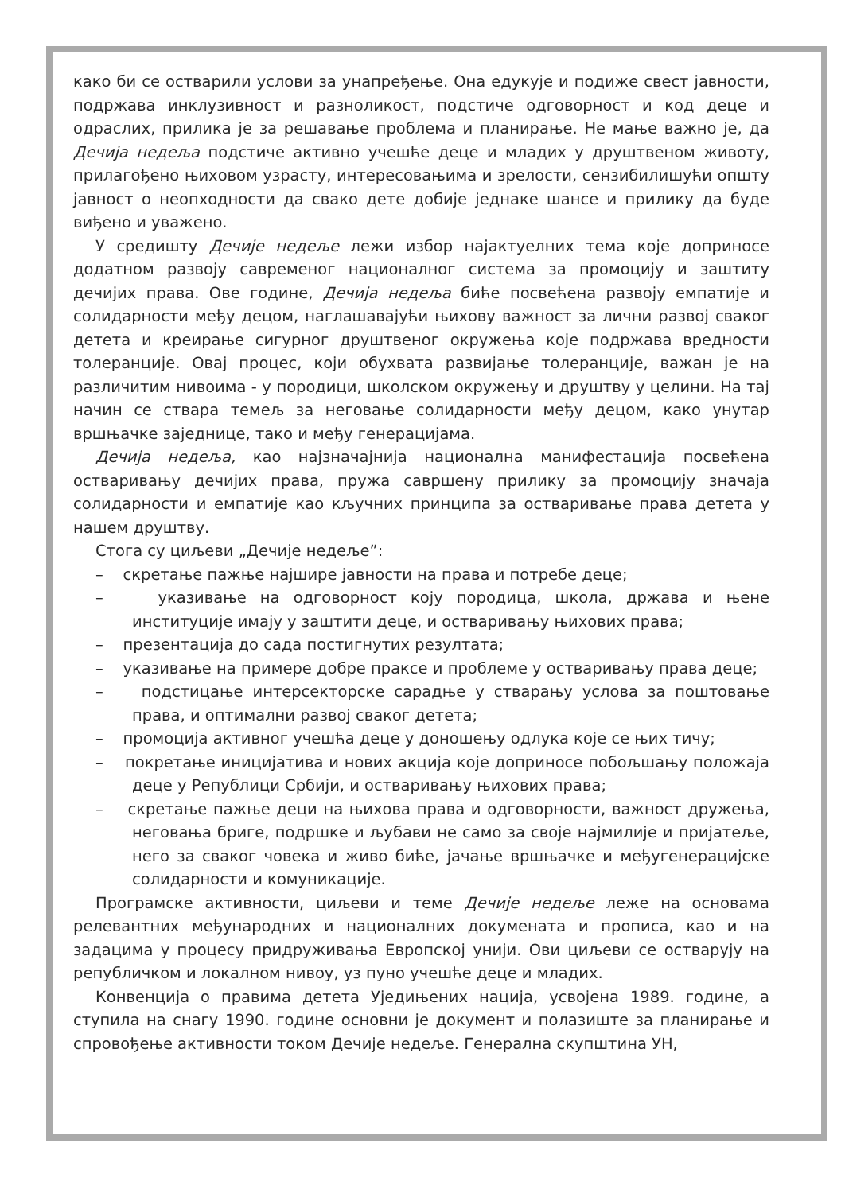како би се остварили услови за унапређење. Она едукује и подиже свест јавности, подржава инклузивност и разноликост, подстиче одговорност и код деце и одраслих, прилика је за решавање проблема и планирање. Не мање важно је, да Дечија недеља подстиче активно учешће деце и младих у друштвеном животу, прилагођено њиховом узрасту, интересовањима и зрелости, сензибилишући општу јавност о неопходности да свако дете добије једнаке шансе и прилику да буде виђено и уважено.
У средишту Дечије недеље лежи избор најактуелних тема које доприносе додатном развоју савременог националног система за промоцију и заштиту дечијих права. Ове године, Дечија недеља биће посвећена развоју емпатије и солидарности међу децом, наглашавајући њихову важност за лични развој сваког детета и креирање сигурног друштвеног окружења које подржава вредности толеранције. Овај процес, који обухвата развијање толеранције, важан је на различитим нивоима - у породици, школском окружењу и друштву у целини. На тај начин се ствара темељ за неговање солидарности међу децом, како унутар вршњачке заједнице, тако и међу генерацијама.
Дечија недеља, као најзначајнија национална манифестација посвећена остваривању дечијих права, пружа савршену прилику за промоцију значаја солидарности и емпатије као кључних принципа за остваривање права детета у нашем друштву.
Стога су циљеви „Дечије недеље”:
– скретање пажње најшире јавности на права и потребе деце;
– указивање на одговорност коју породица, школа, држава и њене институције имају у заштити деце, и остваривању њихових права;
– презентација до сада постигнутих резултата;
– указивање на примере добре праксе и проблеме у остваривању права деце;
– подстицање интерсекторске сарадње у стварању услова за поштовање права, и оптимални развој сваког детета;
– промоција активног учешћа деце у доношењу одлука које се њих тичу;
– покретање иницијатива и нових акција које доприносе побољшању положаја деце у Републици Србији, и остваривању њихових права;
– скретање пажње деци на њихова права и одговорности, важност дружења, неговања бриге, подршке и љубави не само за своје најмилије и пријатеље, него за сваког човека и живо биће, јачање вршњачке и међугенерацијске солидарности и комуникације.
Програмске активности, циљеви и теме Дечије недеље леже на основама релевантних међународних и националних докумената и прописа, као и на задацима у процесу придруживања Европској унији. Ови циљеви се остварују на републичком и локалном нивоу, уз пуно учешће деце и младих.
Конвенција о правима детета Уједињених нација, усвојена 1989. године, а ступила на снагу 1990. године основни је документ и полазиште за планирање и спровођење активности током Дечије недеље. Генерална скупштина УН,